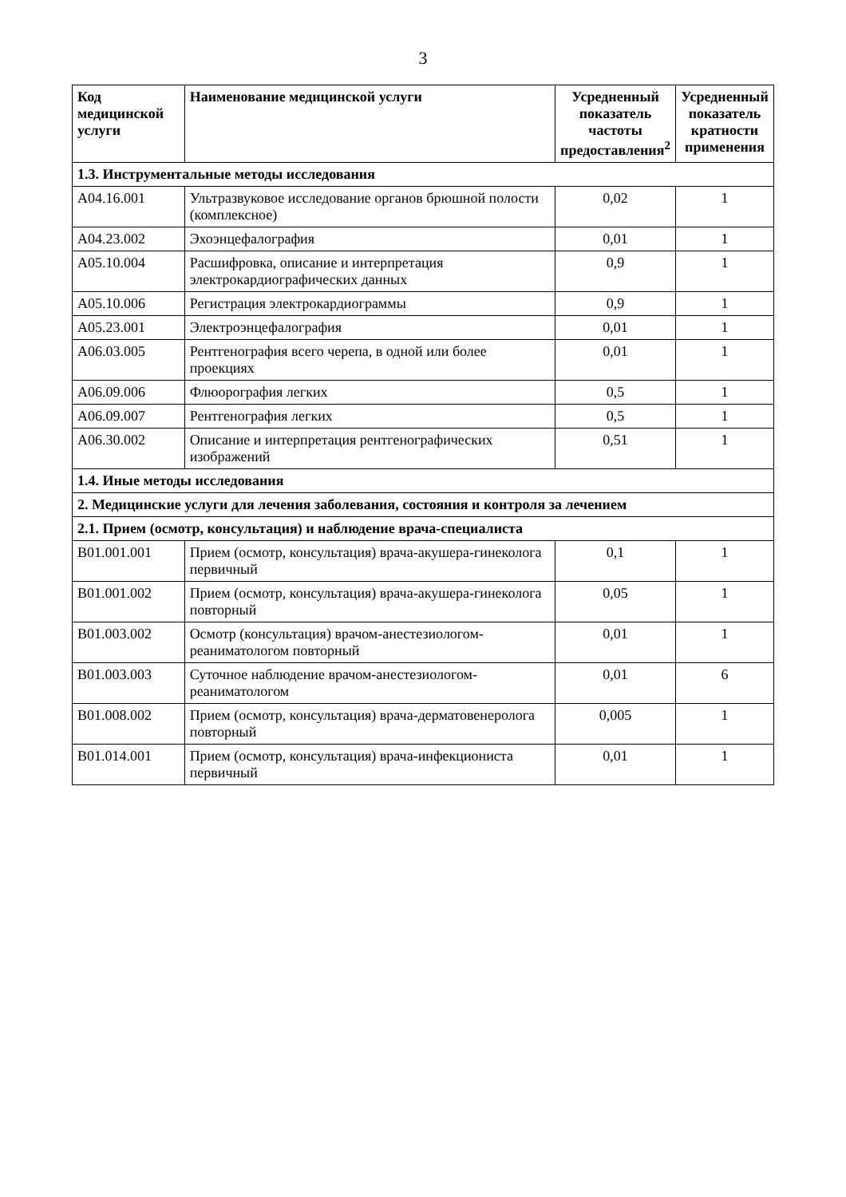3
| Код медицинской услуги | Наименование медицинской услуги | Усредненный показатель частоты предоставления<sup>2</sup> | Усредненный показатель кратности применения |
| --- | --- | --- | --- |
| 1.3. Инструментальные методы исследования | | | |
| A04.16.001 | Ультразвуковое исследование органов брюшной полости (комплексное) | 0,02 | 1 |
| A04.23.002 | Эхоэнцефалография | 0,01 | 1 |
| A05.10.004 | Расшифровка, описание и интерпретация электрокардиографических данных | 0,9 | 1 |
| A05.10.006 | Регистрация электрокардиограммы | 0,9 | 1 |
| A05.23.001 | Электроэнцефалография | 0,01 | 1 |
| A06.03.005 | Рентгенография всего черепа, в одной или более проекциях | 0,01 | 1 |
| A06.09.006 | Флюорография легких | 0,5 | 1 |
| A06.09.007 | Рентгенография легких | 0,5 | 1 |
| A06.30.002 | Описание и интерпретация рентгенографических изображений | 0,51 | 1 |
| 1.4. Иные методы исследования | | | |
| 2. Медицинские услуги для лечения заболевания, состояния и контроля за лечением | | | |
| 2.1. Прием (осмотр, консультация) и наблюдение врача-специалиста | | | |
| B01.001.001 | Прием (осмотр, консультация) врача-акушера-гинеколога первичный | 0,1 | 1 |
| B01.001.002 | Прием (осмотр, консультация) врача-акушера-гинеколога повторный | 0,05 | 1 |
| B01.003.002 | Осмотр (консультация) врачом-анестезиологом-реаниматологом повторный | 0,01 | 1 |
| B01.003.003 | Суточное наблюдение врачом-анестезиологом-реаниматологом | 0,01 | 6 |
| B01.008.002 | Прием (осмотр, консультация) врача-дерматовенеролога повторный | 0,005 | 1 |
| B01.014.001 | Прием (осмотр, консультация) врача-инфекциониста первичный | 0,01 | 1 |